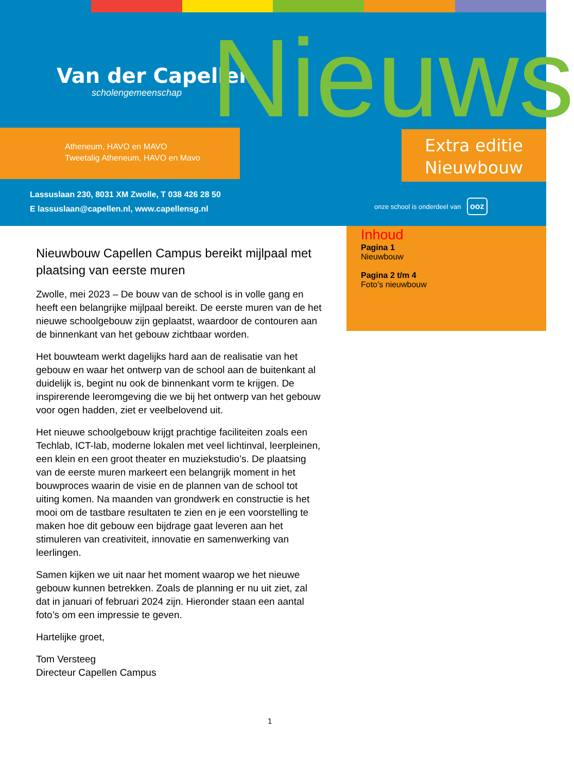Van der Capellen
scholengemeenschap
Nieuws
Atheneum, HAVO en MAVO
Tweetalig Atheneum, HAVO en Mavo
Extra editie
Nieuwbouw
Lassuslaan 230, 8031 XM Zwolle, T 038 426 28 50
E lassuslaan@capellen.nl, www.capellensg.nl
onze school is onderdeel van ooz
Inhoud
Pagina 1
Nieuwbouw
Pagina 2 t/m 4
Foto’s nieuwbouw
Nieuwbouw Capellen Campus bereikt mijlpaal met plaatsing van eerste muren
Zwolle, mei 2023 – De bouw van de school is in volle gang en heeft een belangrijke mijlpaal bereikt. De eerste muren van de het nieuwe schoolgebouw zijn geplaatst, waardoor de contouren aan de binnenkant van het gebouw zichtbaar worden.
Het bouwteam werkt dagelijks hard aan de realisatie van het gebouw en waar het ontwerp van de school aan de buitenkant al duidelijk is, begint nu ook de binnenkant vorm te krijgen. De inspirerende leeromgeving die we bij het ontwerp van het gebouw voor ogen hadden, ziet er veelbelovend uit.
Het nieuwe schoolgebouw krijgt prachtige faciliteiten zoals een Techlab, ICT-lab, moderne lokalen met veel lichtinval, leerpleinen, een klein en een groot theater en muziekstudio’s. De plaatsing van de eerste muren markeert een belangrijk moment in het bouwproces waarin de visie en de plannen van de school tot uiting komen. Na maanden van grondwerk en constructie is het mooi om de tastbare resultaten te zien en je een voorstelling te maken hoe dit gebouw een bijdrage gaat leveren aan het stimuleren van creativiteit, innovatie en samenwerking van leerlingen.
Samen kijken we uit naar het moment waarop we het nieuwe gebouw kunnen betrekken. Zoals de planning er nu uit ziet, zal dat in januari of februari 2024 zijn. Hieronder staan een aantal foto’s om een impressie te geven.
Hartelijke groet,
Tom Versteeg
Directeur Capellen Campus
1